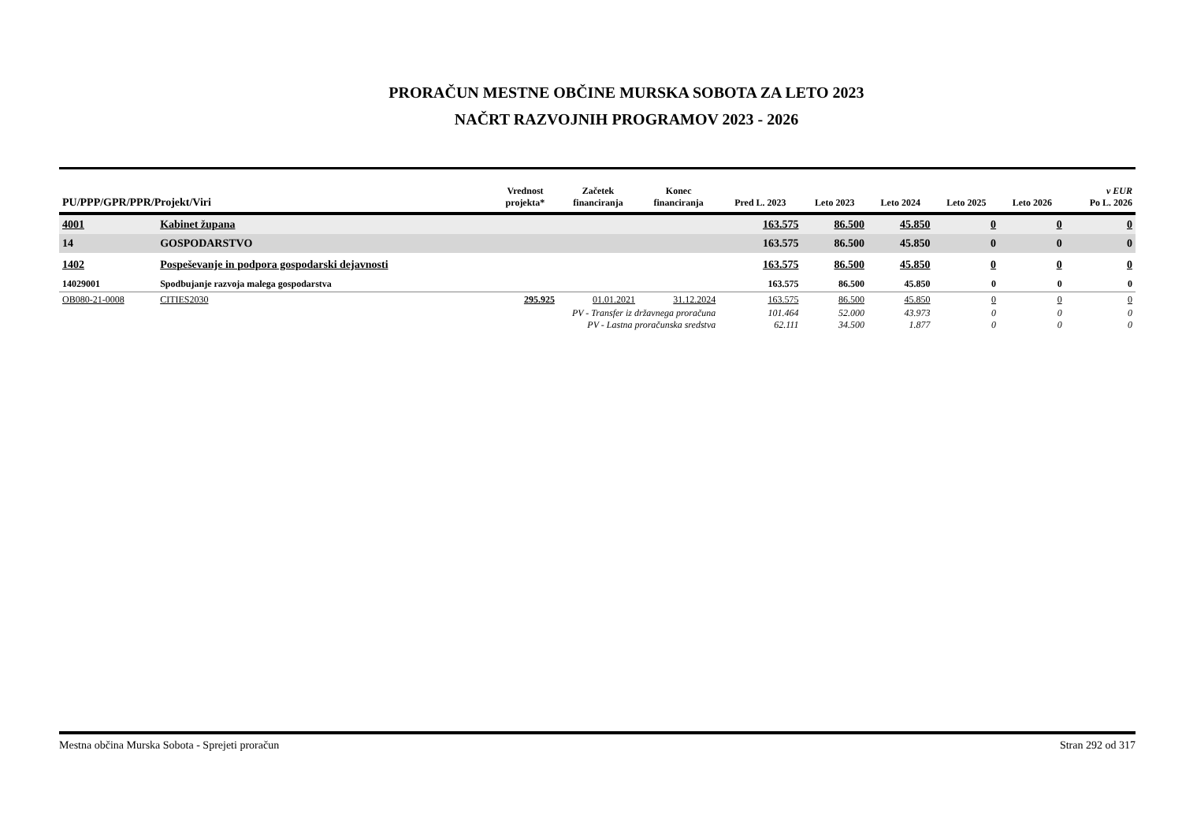PRORAČUN MESTNE OBČINE MURSKA SOBOTA ZA LETO 2023
NAČRT RAZVOJNIH PROGRAMOV 2023 - 2026
| PU/PPP/GPR/PPR/Projekt/Viri | | Vrednost projekta* | Začetek financiranja | Konec financiranja | Pred L. 2023 | Leto 2023 | Leto 2024 | Leto 2025 | Leto 2026 | v EUR Po L. 2026 |
| --- | --- | --- | --- | --- | --- | --- | --- | --- | --- | --- |
| 4001 | Kabinet župana | | | | 163.575 | 86.500 | 45.850 | 0 | 0 | 0 |
| 14 | GOSPODARSTVO | | | | 163.575 | 86.500 | 45.850 | 0 | 0 | 0 |
| 1402 | Pospeševanje in podpora gospodarski dejavnosti | | | | 163.575 | 86.500 | 45.850 | 0 | 0 | 0 |
| 14029001 | Spodbujanje razvoja malega gospodarstva | | | | 163.575 | 86.500 | 45.850 | 0 | 0 | 0 |
| OB080-21-0008 | CITIES2030 | 295.925 | 01.01.2021 | 31.12.2024 | 163.575 | 86.500 | 45.850 | 0 | 0 | 0 |
| | PV - Transfer iz državnega proračuna | | | | 101.464 | 52.000 | 43.973 | 0 | 0 | 0 |
| | PV - Lastna proračunska sredstva | | | | 62.111 | 34.500 | 1.877 | 0 | 0 | 0 |
Mestna občina Murska Sobota - Sprejeti proračun Stran 292 od 317